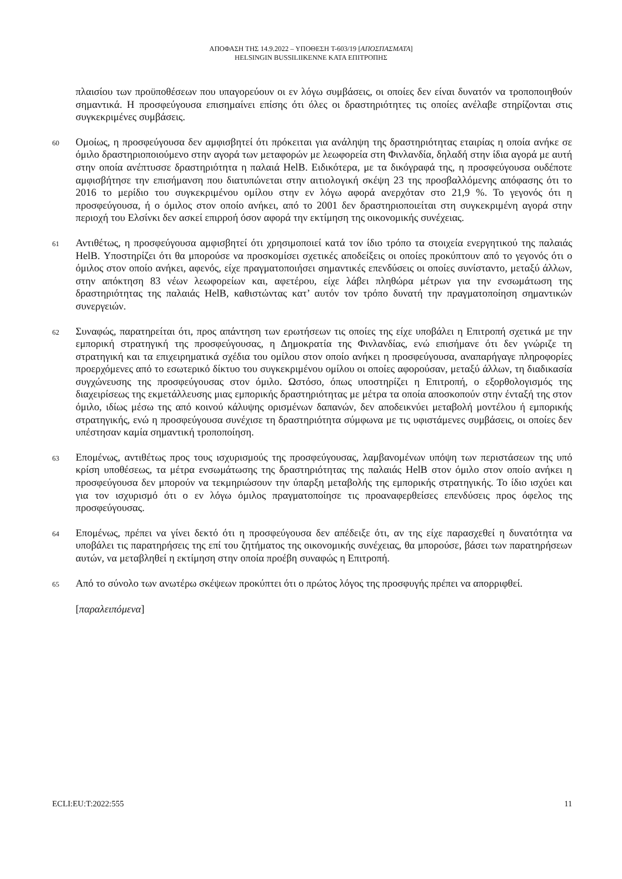ΑΠΟΦΑΣΗ ΤΗΣ 14.9.2022 – ΥΠΟΘΕΣΗ T-603/19 [ΑΠΟΣΠΑΣΜΑΤΑ]
HELSINGIN BUSSILIIKENNE ΚΑΤΑ ΕΠΙΤΡΟΠΗΣ
πλαισίου των προϋποθέσεων που υπαγορεύουν οι εν λόγω συμβάσεις, οι οποίες δεν είναι δυνατόν να τροποποιηθούν σημαντικά. Η προσφεύγουσα επισημαίνει επίσης ότι όλες οι δραστηριότητες τις οποίες ανέλαβε στηρίζονται στις συγκεκριμένες συμβάσεις.
60
Ομοίως, η προσφεύγουσα δεν αμφισβητεί ότι πρόκειται για ανάληψη της δραστηριότητας εταιρίας η οποία ανήκε σε όμιλο δραστηριοποιούμενο στην αγορά των μεταφορών με λεωφορεία στη Φινλανδία, δηλαδή στην ίδια αγορά με αυτή στην οποία ανέπτυσσε δραστηριότητα η παλαιά HelB. Ειδικότερα, με τα δικόγραφά της, η προσφεύγουσα ουδέποτε αμφισβήτησε την επισήμανση που διατυπώνεται στην αιτιολογική σκέψη 23 της προσβαλλόμενης απόφασης ότι το 2016 το μερίδιο του συγκεκριμένου ομίλου στην εν λόγω αφορά ανερχόταν στο 21,9 %. Το γεγονός ότι η προσφεύγουσα, ή ο όμιλος στον οποίο ανήκει, από το 2001 δεν δραστηριοποιείται στη συγκεκριμένη αγορά στην περιοχή του Ελσίνκι δεν ασκεί επιρροή όσον αφορά την εκτίμηση της οικονομικής συνέχειας.
61
Αντιθέτως, η προσφεύγουσα αμφισβητεί ότι χρησιμοποιεί κατά τον ίδιο τρόπο τα στοιχεία ενεργητικού της παλαιάς HelB. Υποστηρίζει ότι θα μπορούσε να προσκομίσει σχετικές αποδείξεις οι οποίες προκύπτουν από το γεγονός ότι ο όμιλος στον οποίο ανήκει, αφενός, είχε πραγματοποιήσει σημαντικές επενδύσεις οι οποίες συνίσταντο, μεταξύ άλλων, στην απόκτηση 83 νέων λεωφορείων και, αφετέρου, είχε λάβει πληθώρα μέτρων για την ενσωμάτωση της δραστηριότητας της παλαιάς HelB, καθιστώντας κατ’ αυτόν τον τρόπο δυνατή την πραγματοποίηση σημαντικών συνεργειών.
62
Συναφώς, παρατηρείται ότι, προς απάντηση των ερωτήσεων τις οποίες της είχε υποβάλει η Επιτροπή σχετικά με την εμπορική στρατηγική της προσφεύγουσας, η Δημοκρατία της Φινλανδίας, ενώ επισήμανε ότι δεν γνώριζε τη στρατηγική και τα επιχειρηματικά σχέδια του ομίλου στον οποίο ανήκει η προσφεύγουσα, αναπαρήγαγε πληροφορίες προερχόμενες από το εσωτερικό δίκτυο του συγκεκριμένου ομίλου οι οποίες αφορούσαν, μεταξύ άλλων, τη διαδικασία συγχώνευσης της προσφεύγουσας στον όμιλο. Ωστόσο, όπως υποστηρίζει η Επιτροπή, ο εξορθολογισμός της διαχειρίσεως της εκμετάλλευσης μιας εμπορικής δραστηριότητας με μέτρα τα οποία αποσκοπούν στην ένταξή της στον όμιλο, ιδίως μέσω της από κοινού κάλυψης ορισμένων δαπανών, δεν αποδεικνύει μεταβολή μοντέλου ή εμπορικής στρατηγικής, ενώ η προσφεύγουσα συνέχισε τη δραστηριότητα σύμφωνα με τις υφιστάμενες συμβάσεις, οι οποίες δεν υπέστησαν καμία σημαντική τροποποίηση.
63
Επομένως, αντιθέτως προς τους ισχυρισμούς της προσφεύγουσας, λαμβανομένων υπόψη των περιστάσεων της υπό κρίση υποθέσεως, τα μέτρα ενσωμάτωσης της δραστηριότητας της παλαιάς HelB στον όμιλο στον οποίο ανήκει η προσφεύγουσα δεν μπορούν να τεκμηριώσουν την ύπαρξη μεταβολής της εμπορικής στρατηγικής. Το ίδιο ισχύει και για τον ισχυρισμό ότι ο εν λόγω όμιλος πραγματοποίησε τις προαναφερθείσες επενδύσεις προς όφελος της προσφεύγουσας.
64
Επομένως, πρέπει να γίνει δεκτό ότι η προσφεύγουσα δεν απέδειξε ότι, αν της είχε παρασχεθεί η δυνατότητα να υποβάλει τις παρατηρήσεις της επί του ζητήματος της οικονομικής συνέχειας, θα μπορούσε, βάσει των παρατηρήσεων αυτών, να μεταβληθεί η εκτίμηση στην οποία προέβη συναφώς η Επιτροπή.
65
Από το σύνολο των ανωτέρω σκέψεων προκύπτει ότι ο πρώτος λόγος της προσφυγής πρέπει να απορριφθεί.
[παραλειπόμενα]
ECLI:EU:T:2022:555 11